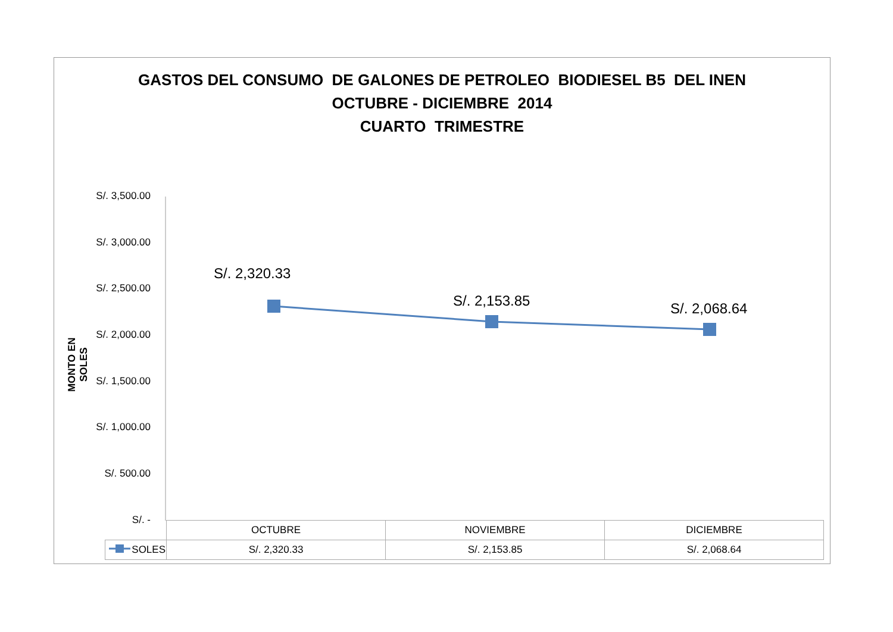GASTOS DEL CONSUMO DE GALONES DE PETROLEO BIODIESEL B5 DEL INEN
OCTUBRE - DICIEMBRE 2014
CUARTO TRIMESTRE
S/. 3,500.00
S/. 3,000.00
S/. 2,500.00
S/. 2,000.00
S/. 1,500.00
S/. 1,000.00
S/. 500.00
S/. -
MONTO EN SOLES
S/. 2,320.33
S/. 2,153.85 S/. 2,068.64
| | OCTUBRE | NOVIEMBRE | DICIEMBRE |
| SOLES | S/. 2,320.33 | S/. 2,153.85 | S/. 2,068.64 |